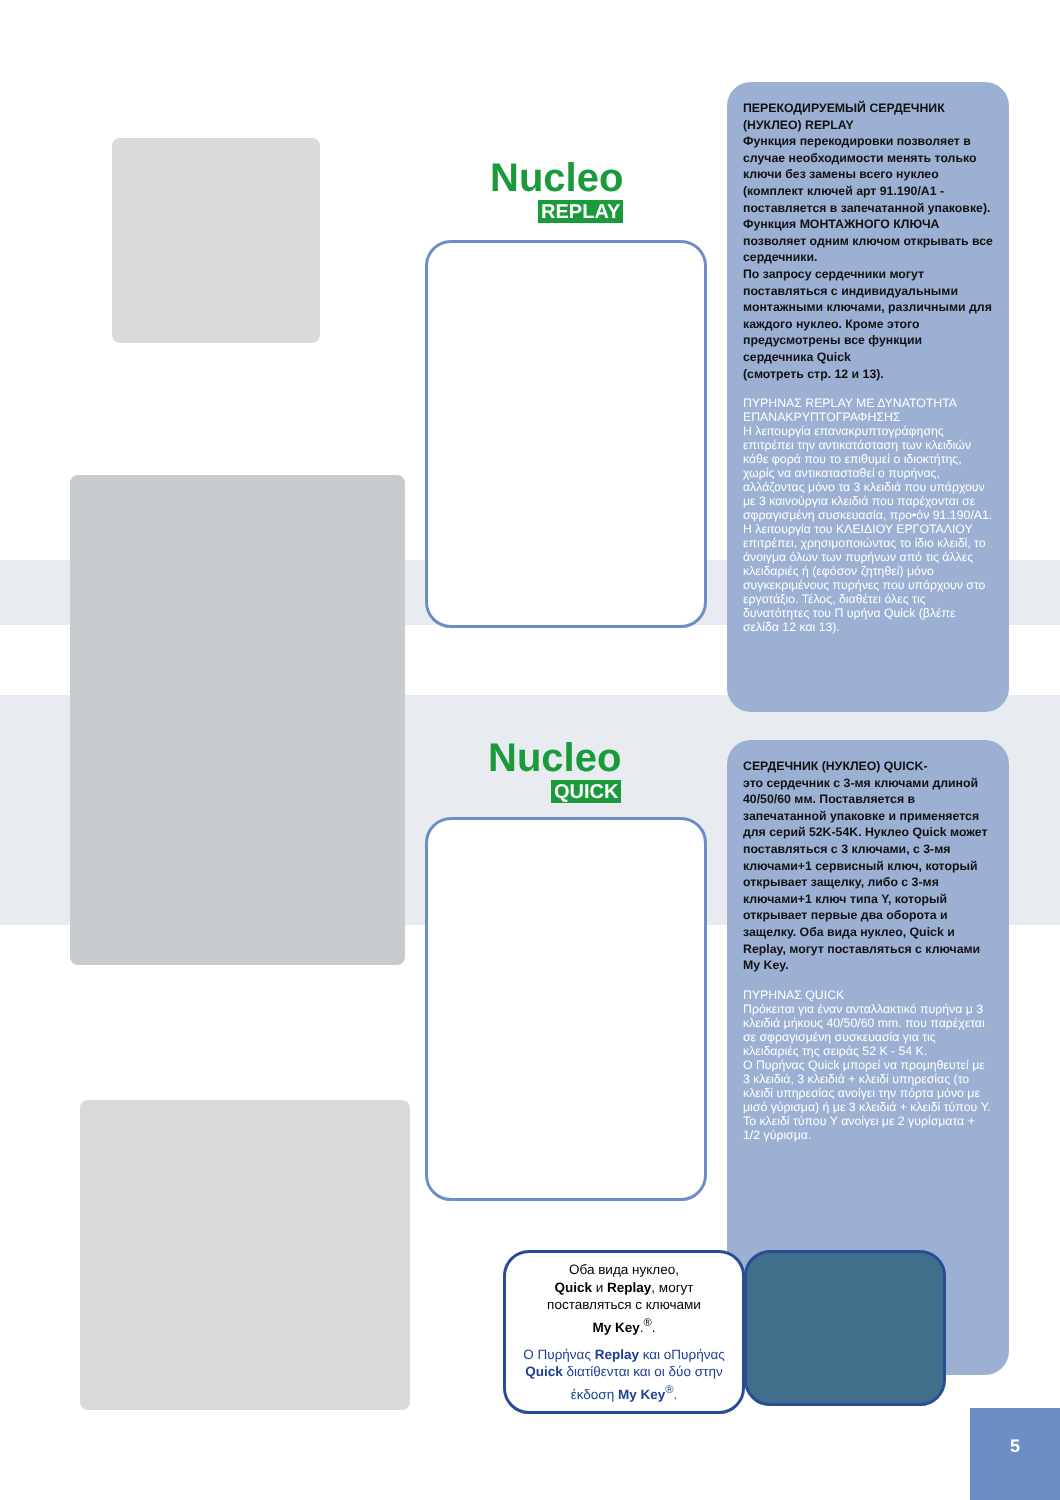Nucleo
REPLAY
Nucleo
QUICK
ПЕРЕКОДИРУЕМЫЙ СЕРДЕЧНИК (НУКЛЕО) REPLAY
Функция перекодировки позволяет в случае необходимости менять только ключи без замены всего нуклео (комплект ключей арт 91.190/A1 - поставляется в запечатанной упаковке).
Функция МОНТАЖНОГО КЛЮЧА позволяет одним ключом открывать все сердечники.
По запросу сердечники могут поставляться с индивидуальными монтажными ключами, различными для каждого нуклео. Кроме этого предусмотрены все функции сердечника Quick
(смотреть стр. 12 и 13).
ΠΥΡΗΝΑΣ REPLAY ΜΕ ΔΥΝΑΤΟΤΗΤΑ ΕΠΑΝΑΚΡΥΠΤΟΓΡΑΦΗΣΗΣ
Η λειτουργία επανακρυπτογράφησης επιτρέπει την αντικατάσταση των κλειδιών κάθε φορά που το επιθυμεί ο ιδιοκτήτης, χωρίς να αντικατασταθεί ο πυρήνας, αλλάζοντας μόνο τα 3 κλειδιά που υπάρχουν με 3 καινούργια κλειδιά που παρέχονται σε σφραγισμένη συσκευασία, προ•όν 91.190/A1.
Η λειτουργία του ΚΛΕΙΔΙΟΥ ΕΡΓΟΤΑΛΙΟΥ επιτρέπει, χρησιμοποιώντας το ίδιο κλειδί, το άνοιγμα όλων των πυρήνων από τις άλλες κλειδαριές ή (εφόσον ζητηθεί) μόνο συγκεκριμένους πυρήνες που υπάρχουν στο εργοτάξιο. Τέλος, διαθέτει όλες τις δυνατότητες του Π υρήνα Quick (βλέπε σελίδα 12 και 13).
СЕРДЕЧНИК (НУКЛЕО) QUICK-
это сердечник с 3-мя ключами длиной 40/50/60 мм. Поставляется в запечатанной упаковке и применяется для серий 52K-54K. Нуклео Quick может поставляться с 3 ключами, с 3-мя ключами+1 сервисный ключ, который открывает защелку, либо с 3-мя ключами+1 ключ типа Y, который открывает первые два оборота и защелку. Оба вида нуклео, Quick и Replay, могут поставляться с ключами My Key.
ΠΥΡΗΝΑΣ QUICK
Πρόκειται για έναν ανταλλακτικό πυρήνα μ 3 κλειδιά μήκους 40/50/60 mm. που παρέχεται σε σφραγισμένη συσκευασία για τις κλειδαριές της σειράς 52 K - 54 K.
Ο Πυρήνας Quick μπορεί να προμηθευτεί με 3 κλειδιά, 3 κλειδιά + κλειδί υπηρεσίας (το κλειδί υπηρεσίας ανοίγει την πόρτα μόνο με μισό γύρισμα) ή με 3 κλειδιά + κλειδί τύπου Y. Το κλειδί τύπου Y ανοίγει με 2 γυρίσματα + 1/2 γύρισμα.
Оба вида нуклео,
Quick и Replay, могут
поставляться с ключами
My Key.<sup>®</sup>.
Ο Πυρήνας Replay και οΠυρήνας Quick διατίθενται και οι δύο στην έκδοση My Key<sup>®</sup>.
5